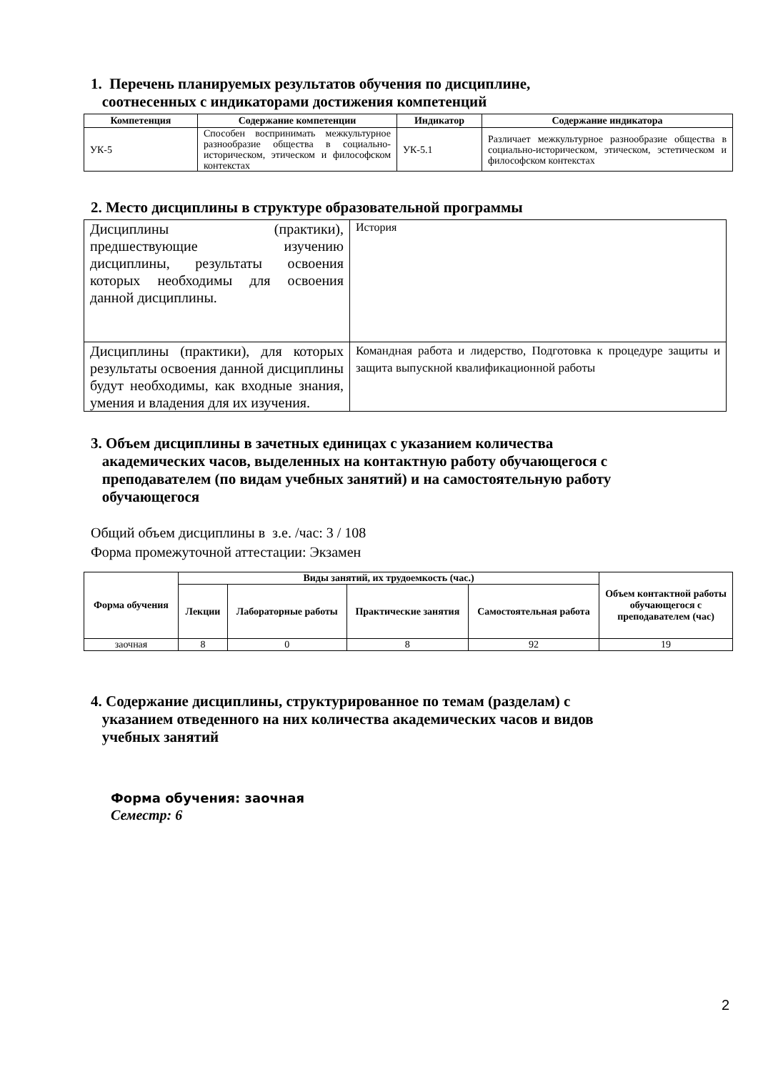1. Перечень планируемых результатов обучения по дисциплине,
соотнесенных с индикаторами достижения компетенций
| Компетенция | Содержание компетенции | Индикатор | Содержание индикатора |
| --- | --- | --- | --- |
| УК-5 | Способен воспринимать межкультурное разнообразие общества в социально-историческом, этическом и философском контекстах | УК-5.1 | Различает межкультурное разнообразие общества в социально-историческом, этическом, эстетическом и философском контекстах |
2. Место дисциплины в структуре образовательной программы
| Дисциплины (практики), предшествующие изучению дисциплины, результаты освоения которых необходимы для освоения данной дисциплины. | История |
| Дисциплины (практики), для которых результаты освоения данной дисциплины будут необходимы, как входные знания, умения и владения для их изучения. | Командная работа и лидерство, Подготовка к процедуре защиты и защита выпускной квалификационной работы |
3. Объем дисциплины в зачетных единицах с указанием количества
академических часов, выделенных на контактную работу обучающегося с
преподавателем (по видам учебных занятий) и на самостоятельную работу
обучающегося
Общий объем дисциплины в з.е. /час: 3 / 108
Форма промежуточной аттестации: Экзамен
| Форма обучения | Виды занятий, их трудоемкость (час.) | | | | Объем контактной работы обучающегося с преподавателем (час) |
| --- | --- | --- | --- | --- | --- |
| | Лекции | Лабораторные работы | Практические занятия | Самостоятельная работа | |
| заочная | 8 | 0 | 8 | 92 | 19 |
4. Содержание дисциплины, структурированное по темам (разделам) с
указанием отведенного на них количества академических часов и видов
учебных занятий
Форма обучения: заочная
Семестр: 6
2